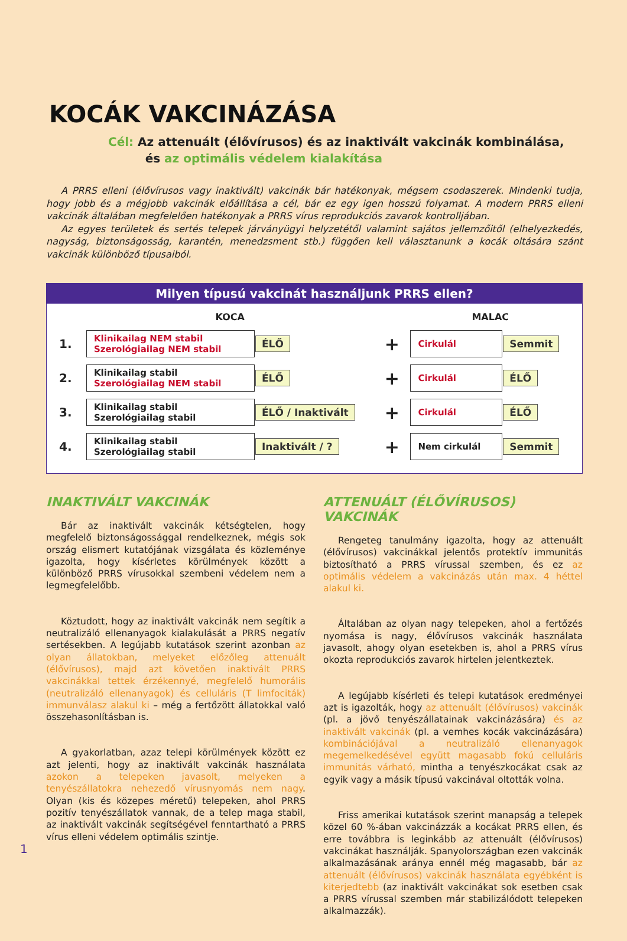KOCÁK VAKCINÁZÁSA
Cél: Az attenuált (élővírusos) és az inaktivált vakcinák kombinálása,
és az optimális védelem kialakítása
A PRRS elleni (élővírusos vagy inaktivált) vakcinák bár hatékonyak, mégsem csodaszerek. Mindenki tudja, hogy jobb és a mégjobb vakcinák előállítása a cél, bár ez egy igen hosszú folyamat. A modern PRRS elleni vakcinák általában megfelelően hatékonyak a PRRS vírus reprodukciós zavarok kontrolljában.
Az egyes területek és sertés telepek járványügyi helyzetétől valamint sajátos jellemzőitől (elhelyezkedés, nagyság, biztonságosság, karantén, menedzsment stb.) függően kell választanunk a kocák oltására szánt vakcinák különböző típusaiból.
Milyen típusú vakcinát használjunk PRRS ellen?
| | KOCA | | | MALAC | |
| --- | --- | --- | --- | --- | --- |
| 1. | Klinikailag NEM stabil Szerológiailag NEM stabil | ÉLŐ | + | Cirkulál | Semmit |
| 2. | Klinikailag stabil Szerológiailag NEM stabil | ÉLŐ | + | Cirkulál | ÉLŐ |
| 3. | Klinikailag stabil Szerológiailag stabil | ÉLŐ / Inaktivált | + | Cirkulál | ÉLŐ |
| 4. | Klinikailag stabil Szerológiailag stabil | Inaktivált / ? | + | Nem cirkulál | Semmit |
INAKTIVÁLT VAKCINÁK
Bár az inaktivált vakcinák kétségtelen, hogy megfelelő biztonságossággal rendelkeznek, mégis sok ország elismert kutatójának vizsgálata és közleménye igazolta, hogy kísérletes körülmények között a különböző PRRS vírusokkal szembeni védelem nem a legmegfelelőbb.
Köztudott, hogy az inaktivált vakcinák nem segítik a neutralizáló ellenanyagok kialakulását a PRRS negatív sertésekben. A legújabb kutatások szerint azonban az olyan állatokban, melyeket előzőleg attenuált (élővírusos), majd azt követően inaktivált PRRS vakcinákkal tettek érzékennyé, megfelelő humorális (neutralizáló ellenanyagok) és celluláris (T limfociták) immunválasz alakul ki – még a fertőzött állatokkal való összehasonlításban is.
A gyakorlatban, azaz telepi körülmények között ez azt jelenti, hogy az inaktivált vakcinák használata azokon a telepeken javasolt, melyeken a tenyészállatokra nehezedő vírusnyomás nem nagy. Olyan (kis és közepes méretű) telepeken, ahol PRRS pozitív tenyészállatok vannak, de a telep maga stabil, az inaktivált vakcinák segítségével fenntartható a PRRS vírus elleni védelem optimális szintje.
ATTENUÁLT (ÉLŐVÍRUSOS) VAKCINÁK
Rengeteg tanulmány igazolta, hogy az attenuált (élővírusos) vakcinákkal jelentős protektív immunitás biztosítható a PRRS vírussal szemben, és ez az optimális védelem a vakcinázás után max. 4 héttel alakul ki.
Általában az olyan nagy telepeken, ahol a fertőzés nyomása is nagy, élővírusos vakcinák használata javasolt, ahogy olyan esetekben is, ahol a PRRS vírus okozta reprodukciós zavarok hirtelen jelentkeztek.
A legújabb kísérleti és telepi kutatások eredményei azt is igazolták, hogy az attenuált (élővírusos) vakcinák (pl. a jövő tenyészállatainak vakcinázására) és az inaktivált vakcinák (pl. a vemhes kocák vakcinázására) kombinációjával a neutralizáló ellenanyagok megemelkedésével együtt magasabb fokú celluláris immunitás várható, mintha a tenyészkocákat csak az egyik vagy a másik típusú vakcinával oltották volna.
Friss amerikai kutatások szerint manapság a telepek közel 60 %-ában vakcinázzák a kocákat PRRS ellen, és erre továbbra is leginkább az attenuált (élővírusos) vakcinákat használják. Spanyolországban ezen vakcinák alkalmazásának aránya ennél még magasabb, bár az attenuált (élővírusos) vakcinák használata egyébként is kiterjedtebb (az inaktivált vakcinákat sok esetben csak a PRRS vírussal szemben már stabilizálódott telepeken alkalmazzák).
1